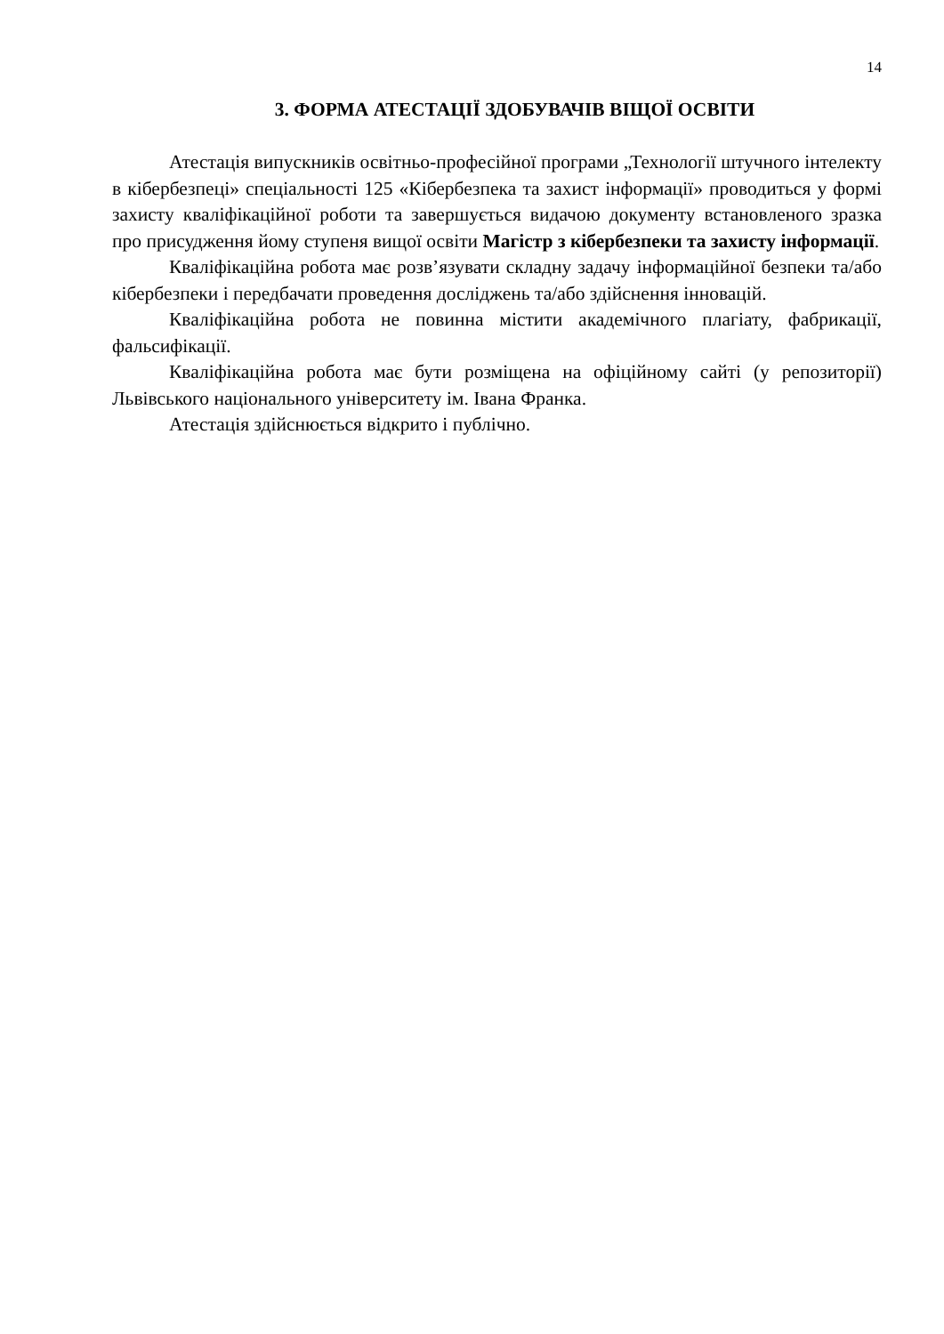14
3. ФОРМА АТЕСТАЦІЇ ЗДОБУВАЧІВ ВІЩОЇ ОСВІТИ
Атестація випускників освітньо-професійної програми „Технології штучного інтелекту в кібербезпеці» спеціальності 125 «Кібербезпека та захист інформації» проводиться у формі захисту кваліфікаційної роботи та завершується видачою документу встановленого зразка про присудження йому ступеня вищої освіти Магістр з кібербезпеки та захисту інформації.
Кваліфікаційна робота має розв’язувати складну задачу інформаційної безпеки та/або кібербезпеки і передбачати проведення досліджень та/або здійснення інновацій.
Кваліфікаційна робота не повинна містити академічного плагіату, фабрикації, фальсифікації.
Кваліфікаційна робота має бути розміщена на офіційному сайті (у репозиторії) Львівського національного університету ім. Івана Франка.
Атестація здійснюється відкрито і публічно.